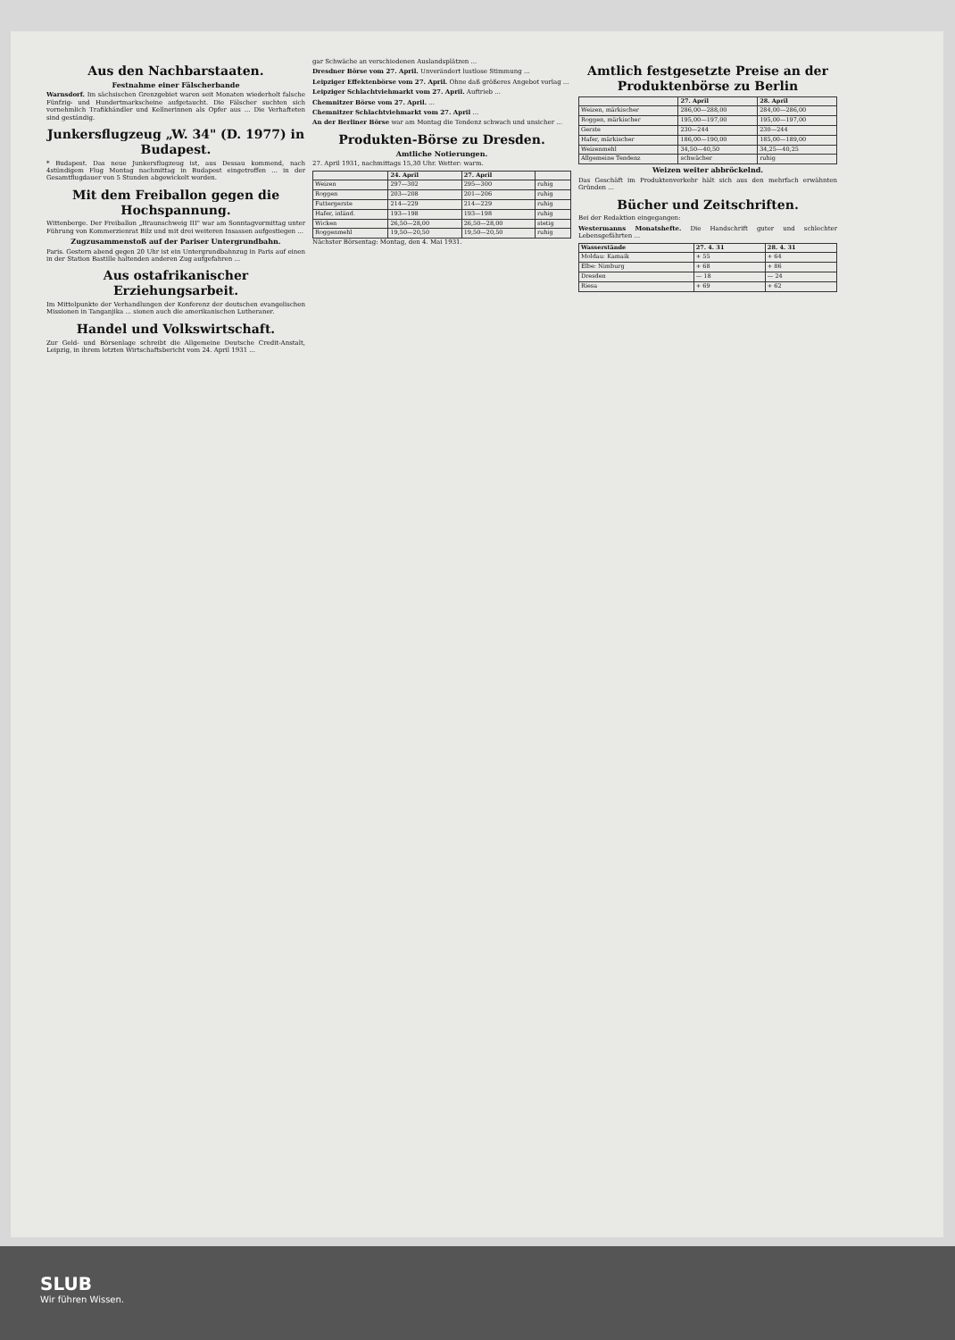Aus den Nachbarstaaten.
Festnahme einer Fälscherbande
Warnsdorf. Im sächsischen Grenzgebiet waren seit Monaten wiederholt falsche Fünfzig- und Hundertmarkscheine aufgetaucht. Die Fälscher suchten sich vornehmlich Trafikhändler und Kellnerinnen als Opfer aus ... Die Verhafteten sind geständig.
Junkersflugzeug „W. 34" (D. 1977) in Budapest.
* Budapest. Das neue Junkersflugzeug ist, aus Dessau kommend, nach 4stündigem Flug Montag nachmittag in Budapest eingetroffen ... in der Gesamtflugdauer von 5 Stunden abgewickelt worden.
Mit dem Freiballon gegen die Hochspannung.
Wittenberge. Der Freiballon „Braunschweig III" war am Sonntagvormittag unter Führung von Kommerzienrat Bilz und mit drei weiteren Insassen aufgestiegen ...
Zugzusammenstoß auf der Pariser Untergrundbahn.
Paris. Gestern abend gegen 20 Uhr ist ein Untergrundbahnzug in Paris auf einen in der Station Bastille haltenden anderen Zug aufgefahren ...
Aus ostafrikanischer Erziehungsarbeit.
Im Mittelpunkte der Verhandlungen der Konferenz der deutschen evangelischen Missionen in Tanganjika ... sionen auch die amerikanischen Lutheraner.
Handel und Volkswirtschaft.
Zur Geld- und Börsenlage schreibt die Allgemeine Deutsche Credit-Anstalt, Leipzig, in ihrem letzten Wirtschaftsbericht vom 24. April 1931 ...
gar Schwäche an verschiedenen Auslandsplätzen ...
Dresdner Börse vom 27. April. Unverändert lustlose Stimmung ...
Leipziger Effektenbörse vom 27. April. Ohne daß größeres Angebot vorlag ...
Leipziger Schlachtviehmarkt vom 27. April. Auftrieb ...
Chemnitzer Börse vom 27. April. ...
Chemnitzer Schlachtviehmarkt vom 27. April ...
An der Berliner Börse war am Montag die Tendenz schwach und unsicher ...
Produkten-Börse zu Dresden.
Amtliche Notierungen.
27. April 1931, nachmittags 15,30 Uhr. Wetter: warm.
| | 24. April | 27. April | |
| --- | --- | --- | --- |
| Weizen | 297—302 | 295—300 | ruhig |
| Roggen | 203—208 | 201—206 | ruhig |
| Futtergerste | 214—229 | 214—229 | ruhig |
| Hafer, inländ. | 193—198 | 193—198 | ruhig |
| Wicken | 26,50—28,00 | 26,50—28,00 | stetig |
| Roggenmehl | 19,50—20,50 | 19,50—20,50 | ruhig |
Nächster Börsentag: Montag, den 4. Mai 1931.
Amtlich festgesetzte Preise an der Produktenbörse zu Berlin
| | 27. April | 28. April |
| --- | --- | --- |
| Weizen, märkischer | 286,00—288,00 | 284,00—286,00 |
| Roggen, märkischer | 195,00—197,00 | 195,00—197,00 |
| Gerste | 230—244 | 230—244 |
| Hafer, märkischer | 186,00—190,00 | 185,00—189,00 |
| Weizenmehl | 34,50—40,50 | 34,25—40,25 |
| Allgemeine Tendenz | schwächer | ruhig |
Weizen weiter abbröckelnd.
Das Geschäft im Produktenverkehr hält sich aus den mehrfach erwähnten Gründen ...
Bücher und Zeitschriften.
Bei der Redaktion eingegangen:
Westermanns Monatshefte. Die Handschrift guter und schlechter Lebensgefährten ...
| Wasserstände | 27. 4. 31 | 28. 4. 31 |
| --- | --- | --- |
| Moldau: Kamaik | + 55 | + 64 |
| Elbe: Nimburg | + 68 | + 86 |
| Dresden | — 18 | — 24 |
| Riesa | + 69 | + 62 |
SLUB
Wir führen Wissen.